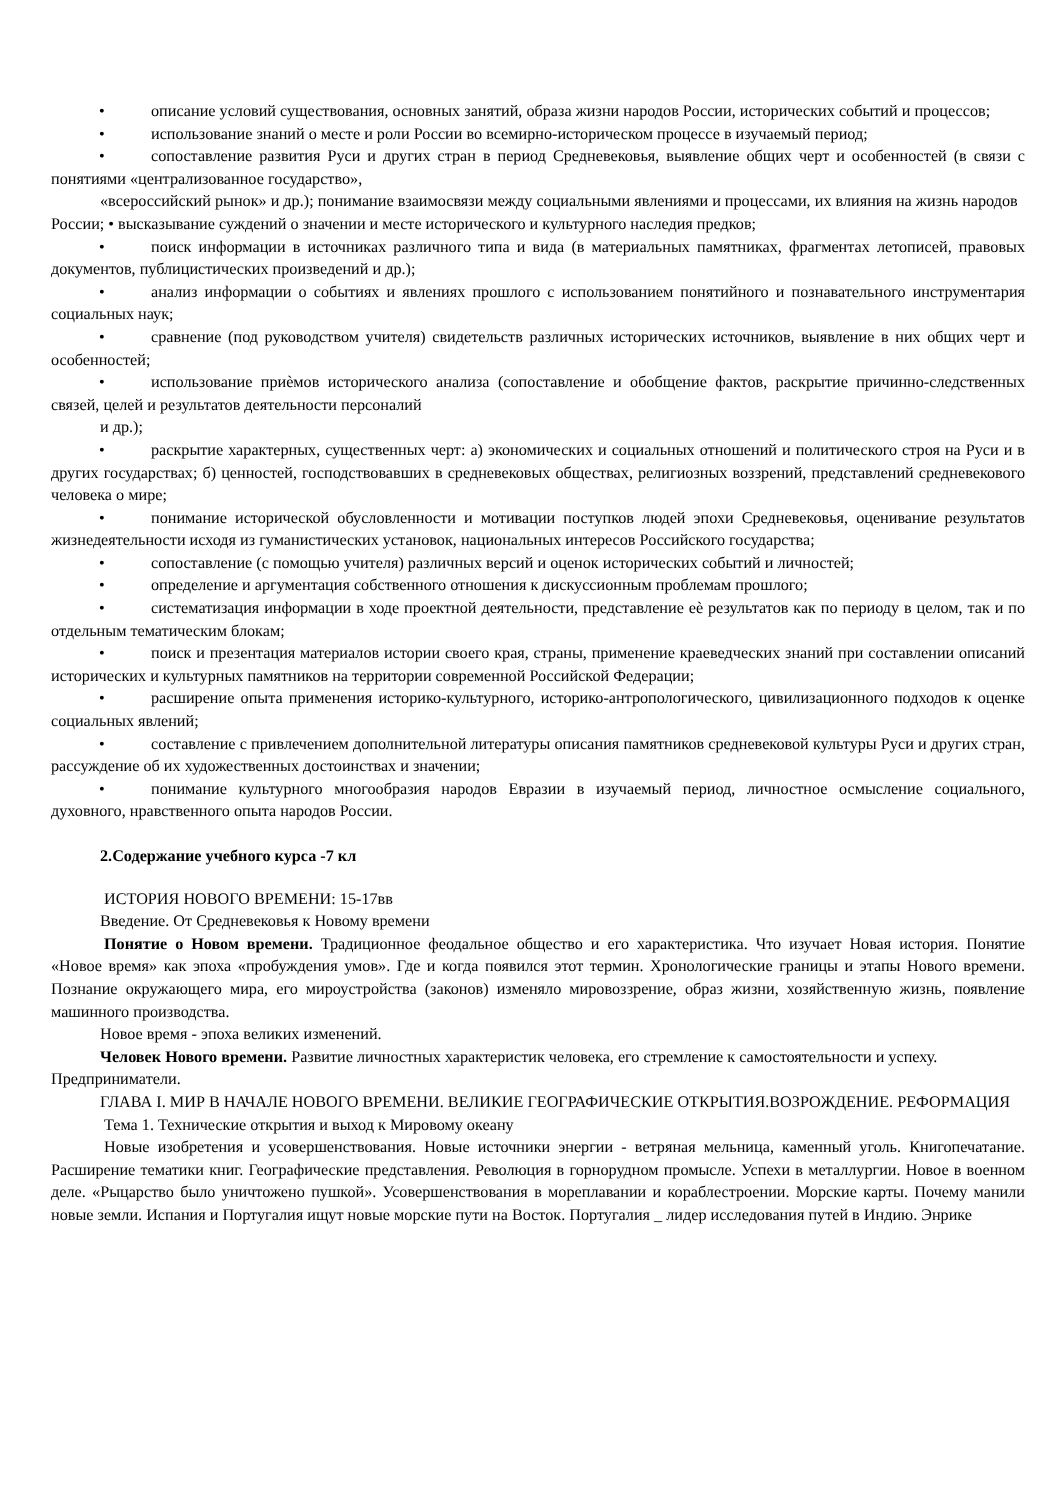• описание условий существования, основных занятий, образа жизни народов России, исторических событий и процессов;
• использование знаний о месте и роли России во всемирно-историческом процессе в изучаемый период;
• сопоставление развития Руси и других стран в период Средневековья, выявление общих черт и особенностей (в связи с понятиями «централизованное государство»,
«всероссийский рынок» и др.); понимание взаимосвязи между социальными явлениями и процессами, их влияния на жизнь народов России; • высказывание суждений о значении и месте исторического и культурного наследия предков;
• поиск информации в источниках различного типа и вида (в материальных памятниках, фрагментах летописей, правовых документов, публицистических произведений и др.);
• анализ информации о событиях и явлениях прошлого с использованием понятийного и познавательного инструментария социальных наук;
• сравнение (под руководством учителя) свидетельств различных исторических источников, выявление в них общих черт и особенностей;
• использование приѐмов исторического анализа (сопоставление и обобщение фактов, раскрытие причинно-следственных связей, целей и результатов деятельности персоналий
и др.);
• раскрытие характерных, существенных черт: а) экономических и социальных отношений и политического строя на Руси и в других государствах; б) ценностей, господствовавших в средневековых обществах, религиозных воззрений, представлений средневекового человека о мире;
• понимание исторической обусловленности и мотивации поступков людей эпохи Средневековья, оценивание результатов жизнедеятельности исходя из гуманистических установок, национальных интересов Российского государства;
• сопоставление (с помощью учителя) различных версий и оценок исторических событий и личностей;
• определение и аргументация собственного отношения к дискуссионным проблемам прошлого;
• систематизация информации в ходе проектной деятельности, представление еѐ результатов как по периоду в целом, так и по отдельным тематическим блокам;
• поиск и презентация материалов истории своего края, страны, применение краеведческих знаний при составлении описаний исторических и культурных памятников на территории современной Российской Федерации;
• расширение опыта применения историко-культурного, историко-антропологического, цивилизационного подходов к оценке социальных явлений;
• составление с привлечением дополнительной литературы описания памятников средневековой культуры Руси и других стран, рассуждение об их художественных достоинствах и значении;
• понимание культурного многообразия народов Евразии в изучаемый период, личностное осмысление социального, духовного, нравственного опыта народов России.
2.Содержание учебного курса -7 кл
ИСТОРИЯ НОВОГО ВРЕМЕНИ: 15-17вв
Введение. От Средневековья к Новому времени
Понятие о Новом времени. Традиционное феодальное общество и его характеристика. Что изучает Новая история. Понятие «Новое время» как эпоха «пробуждения умов». Где и когда появился этот термин. Хронологические границы и этапы Нового времени. Познание окружающего мира, его мироустройства (законов) изменяло мировоззрение, образ жизни, хозяйственную жизнь, появление машинного производства.
Новое время - эпоха великих изменений.
Человек Нового времени. Развитие личностных характеристик человека, его стремление к самостоятельности и успеху. Предприниматели.
ГЛАВА I. МИР В НАЧАЛЕ НОВОГО ВРЕМЕНИ. ВЕЛИКИЕ ГЕОГРАФИЧЕСКИЕ ОТКРЫТИЯ.ВОЗРОЖДЕНИЕ. РЕФОРМАЦИЯ
Тема 1. Технические открытия и выход к Мировому океану
Новые изобретения и усовершенствования. Новые источники энергии - ветряная мельница, каменный уголь. Книгопечатание. Расширение тематики книг. Географические представления. Революция в горнорудном промысле. Успехи в металлургии. Новое в военном деле. «Рыцарство было уничтожено пушкой». Усовершенствования в мореплавании и кораблестроении. Морские карты. Почему манили новые земли. Испания и Португалия ищут новые морские пути на Восток. Португалия _ лидер исследования путей в Индию. Энрике